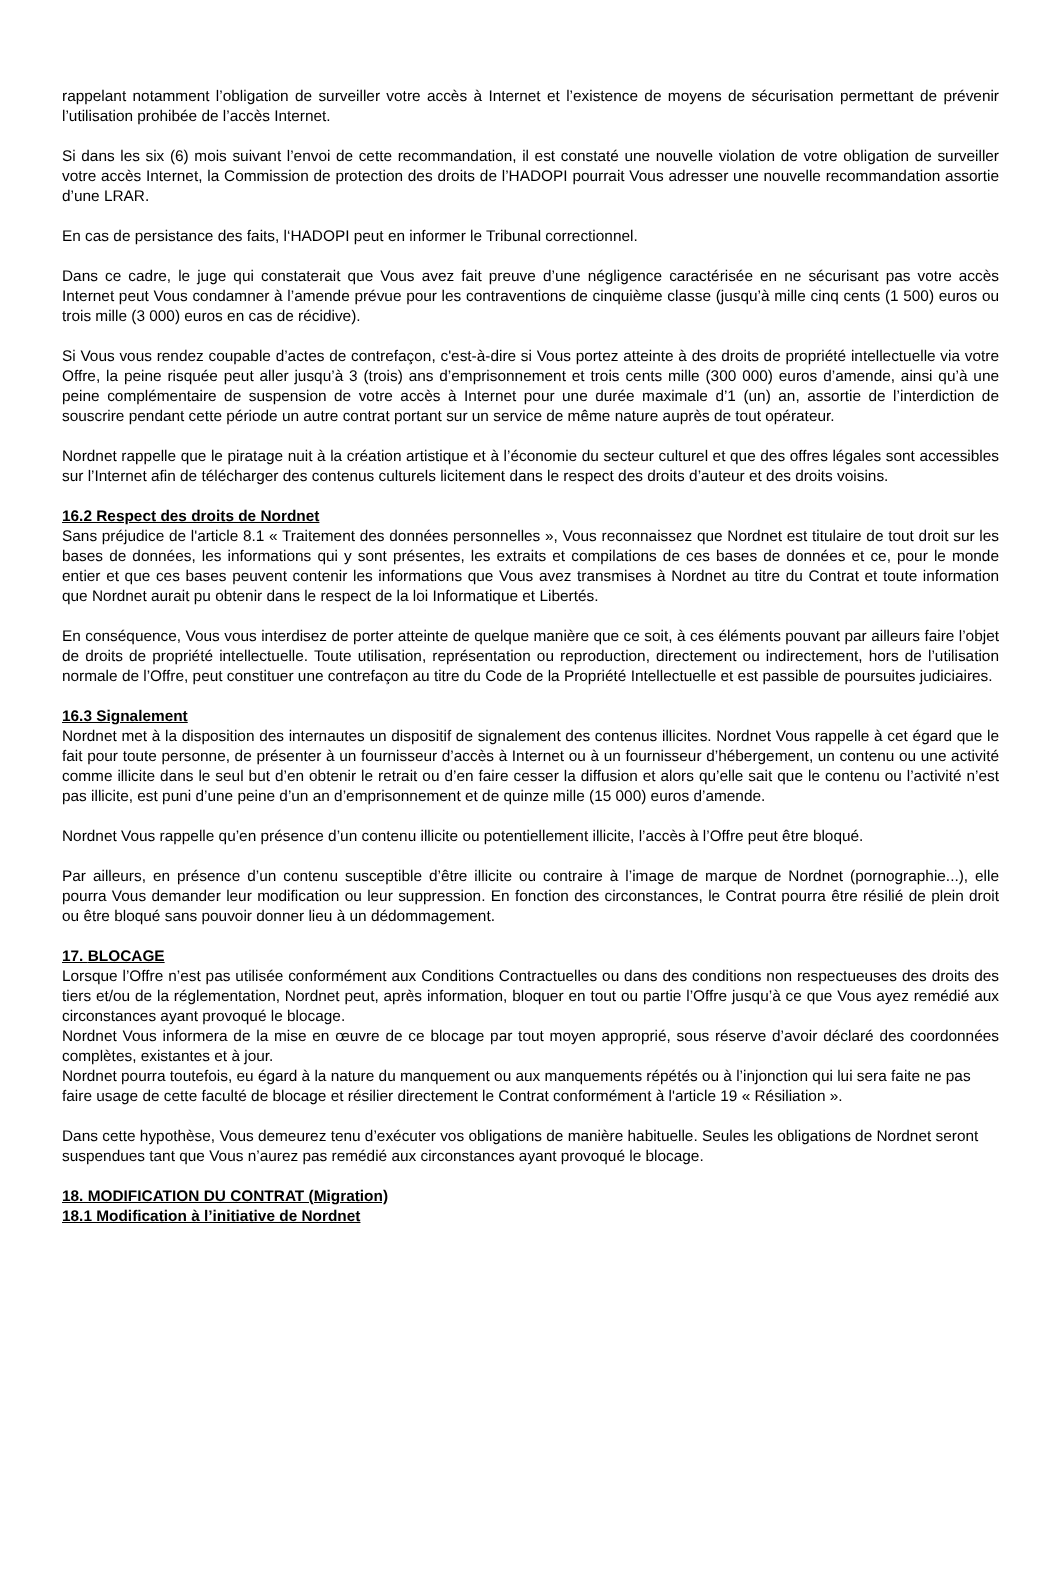rappelant notamment l’obligation de surveiller votre accès à Internet et l’existence de moyens de sécurisation permettant de prévenir l’utilisation prohibée de l’accès Internet.
Si dans les six (6) mois suivant l’envoi de cette recommandation, il est constaté une nouvelle violation de votre obligation de surveiller votre accès Internet, la Commission de protection des droits de l’HADOPI pourrait Vous adresser une nouvelle recommandation assortie d’une LRAR.
En cas de persistance des faits, l‘HADOPI peut en informer le Tribunal correctionnel.
Dans ce cadre, le juge qui constaterait que Vous avez fait preuve d’une négligence caractérisée en ne sécurisant pas votre accès Internet peut Vous condamner à l’amende prévue pour les contraventions de cinquième classe (jusqu’à mille cinq cents (1 500) euros ou trois mille (3 000) euros en cas de récidive).
Si Vous vous rendez coupable d’actes de contrefaçon, c'est-à-dire si Vous portez atteinte à des droits de propriété intellectuelle via votre Offre, la peine risquée peut aller jusqu’à 3 (trois) ans d’emprisonnement et trois cents mille (300 000) euros d’amende, ainsi qu’à une peine complémentaire de suspension de votre accès à Internet pour une durée maximale d’1 (un) an, assortie de l’interdiction de souscrire pendant cette période un autre contrat portant sur un service de même nature auprès de tout opérateur.
Nordnet rappelle que le piratage nuit à la création artistique et à l’économie du secteur culturel et que des offres légales sont accessibles sur l’Internet afin de télécharger des contenus culturels licitement dans le respect des droits d’auteur et des droits voisins.
16.2 Respect des droits de Nordnet
Sans préjudice de l'article 8.1 « Traitement des données personnelles », Vous reconnaissez que Nordnet est titulaire de tout droit sur les bases de données, les informations qui y sont présentes, les extraits et compilations de ces bases de données et ce, pour le monde entier et que ces bases peuvent contenir les informations que Vous avez transmises à Nordnet au titre du Contrat et toute information que Nordnet aurait pu obtenir dans le respect de la loi Informatique et Libertés.
En conséquence, Vous vous interdisez de porter atteinte de quelque manière que ce soit, à ces éléments pouvant par ailleurs faire l’objet de droits de propriété intellectuelle. Toute utilisation, représentation ou reproduction, directement ou indirectement, hors de l’utilisation normale de l’Offre, peut constituer une contrefaçon au titre du Code de la Propriété Intellectuelle et est passible de poursuites judiciaires.
16.3 Signalement
Nordnet met à la disposition des internautes un dispositif de signalement des contenus illicites. Nordnet Vous rappelle à cet égard que le fait pour toute personne, de présenter à un fournisseur d’accès à Internet ou à un fournisseur d’hébergement, un contenu ou une activité comme illicite dans le seul but d’en obtenir le retrait ou d’en faire cesser la diffusion et alors qu’elle sait que le contenu ou l’activité n’est pas illicite, est puni d’une peine d’un an d’emprisonnement et de quinze mille (15 000) euros d’amende.
Nordnet Vous rappelle qu’en présence d’un contenu illicite ou potentiellement illicite, l’accès à l’Offre peut être bloqué.
Par ailleurs, en présence d’un contenu susceptible d’être illicite ou contraire à l’image de marque de Nordnet (pornographie...), elle pourra Vous demander leur modification ou leur suppression. En fonction des circonstances, le Contrat pourra être résilié de plein droit ou être bloqué sans pouvoir donner lieu à un dédommagement.
17. BLOCAGE
Lorsque l’Offre n’est pas utilisée conformément aux Conditions Contractuelles ou dans des conditions non respectueuses des droits des tiers et/ou de la réglementation, Nordnet peut, après information, bloquer en tout ou partie l’Offre jusqu’à ce que Vous ayez remédié aux circonstances ayant provoqué le blocage.
Nordnet Vous informera de la mise en œuvre de ce blocage par tout moyen approprié, sous réserve d’avoir déclaré des coordonnées complètes, existantes et à jour.
Nordnet pourra toutefois, eu égard à la nature du manquement ou aux manquements répétés ou à l’injonction qui lui sera faite ne pas faire usage de cette faculté de blocage et résilier directement le Contrat conformément à l'article 19 « Résiliation ».
Dans cette hypothèse, Vous demeurez tenu d’exécuter vos obligations de manière habituelle. Seules les obligations de Nordnet seront suspendues tant que Vous n’aurez pas remédié aux circonstances ayant provoqué le blocage.
18. MODIFICATION DU CONTRAT (Migration)
18.1 Modification à l’initiative de Nordnet